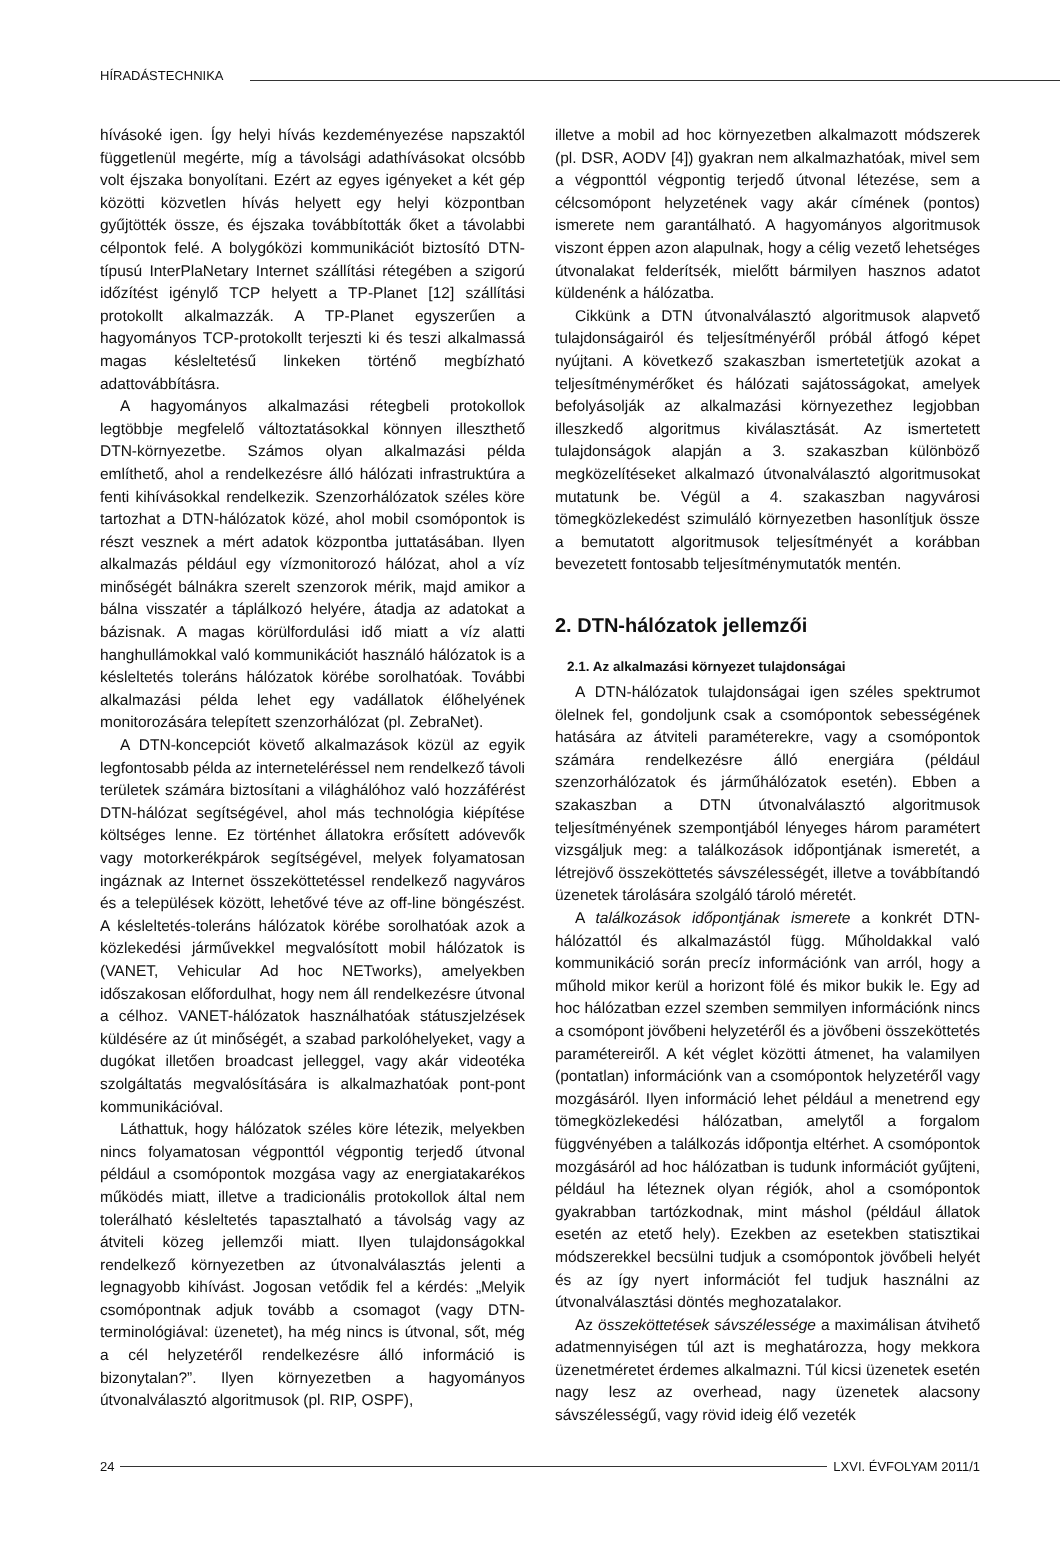HÍRADÁSTECHNIKA
hívásoké igen. Így helyi hívás kezdeményezése napszaktól függetlenül megérte, míg a távolsági adathívásokat olcsóbb volt éjszaka bonyolítani. Ezért az egyes igényeket a két gép közötti közvetlen hívás helyett egy helyi központban gyűjtötték össze, és éjszaka továbbították őket a távolabbi célpontok felé. A bolygóközi kommunikációt biztosító DTN-típusú InterPlaNetary Internet szállítási rétegében a szigorú időzítést igénylő TCP helyett a TP-Planet [12] szállítási protokollt alkalmazzák. A TP-Planet egyszerűen a hagyományos TCP-protokollt terjeszti ki és teszi alkalmassá magas késleltetésű linkeken történő megbízható adattovábbításra.
A hagyományos alkalmazási rétegbeli protokollok legtöbbje megfelelő változtatásokkal könnyen illeszthető DTN-környezetbe. Számos olyan alkalmazási példa említhető, ahol a rendelkezésre álló hálózati infrastruktúra a fenti kihívásokkal rendelkezik. Szenzorhálózatok széles köre tartozhat a DTN-hálózatok közé, ahol mobil csomópontok is részt vesznek a mért adatok központba juttatásában. Ilyen alkalmazás például egy vízmonitorozó hálózat, ahol a víz minőségét bálnákra szerelt szenzorok mérik, majd amikor a bálna visszatér a táplálkozó helyére, átadja az adatokat a bázisnak. A magas körülfordulási idő miatt a víz alatti hanghullámokkal való kommunikációt használó hálózatok is a késleltetés toleráns hálózatok körébe sorolhatóak. További alkalmazási példa lehet egy vadállatok élőhelyének monitorozására telepített szenzorhálózat (pl. ZebraNet).
A DTN-koncepciót követő alkalmazások közül az egyik legfontosabb példa az interneteléréssel nem rendelkező távoli területek számára biztosítani a világhálóhoz való hozzáférést DTN-hálózat segítségével, ahol más technológia kiépítése költséges lenne. Ez történhet állatokra erősített adóvevők vagy motorkerékpárok segítségével, melyek folyamatosan ingáznak az Internet összeköttetéssel rendelkező nagyváros és a települések között, lehetővé téve az off-line böngészést. A késleltetés-toleráns hálózatok körébe sorolhatóak azok a közlekedési járművekkel megvalósított mobil hálózatok is (VANET, Vehicular Ad hoc NETworks), amelyekben időszakosan előfordulhat, hogy nem áll rendelkezésre útvonal a célhoz. VANET-hálózatok használhatóak státuszjelzések küldésére az út minőségét, a szabad parkolóhelyeket, vagy a dugókat illetően broadcast jelleggel, vagy akár videotéka szolgáltatás megvalósítására is alkalmazhatóak pont-pont kommunikációval.
Láthattuk, hogy hálózatok széles köre létezik, melyekben nincs folyamatosan végponttól végpontig terjedő útvonal például a csomópontok mozgása vagy az energiatakarékos működés miatt, illetve a tradicionális protokollok által nem tolerálható késleltetés tapasztalható a távolság vagy az átviteli közeg jellemzői miatt. Ilyen tulajdonságokkal rendelkező környezetben az útvonalválasztás jelenti a legnagyobb kihívást. Jogosan vetődik fel a kérdés: „Melyik csomópontnak adjuk tovább a csomagot (vagy DTN-terminológiával: üzenetet), ha még nincs is útvonal, sőt, még a cél helyzetéről rendelkezésre álló információ is bizonytalan?”. Ilyen környezetben a hagyományos útvonalválasztó algoritmusok (pl. RIP, OSPF),
illetve a mobil ad hoc környezetben alkalmazott módszerek (pl. DSR, AODV [4]) gyakran nem alkalmazhatóak, mivel sem a végponttól végpontig terjedő útvonal létezése, sem a célcsomópont helyzetének vagy akár címének (pontos) ismerete nem garantálható. A hagyományos algoritmusok viszont éppen azon alapulnak, hogy a célig vezető lehetséges útvonalakat felderítsék, mielőtt bármilyen hasznos adatot küldenénk a hálózatba.
Cikkünk a DTN útvonalválasztó algoritmusok alapvető tulajdonságairól és teljesítményéről próbál átfogó képet nyújtani. A következő szakaszban ismertetetjük azokat a teljesítménymérőket és hálózati sajátosságokat, amelyek befolyásolják az alkalmazási környezethez legjobban illeszkedő algoritmus kiválasztását. Az ismertetett tulajdonságok alapján a 3. szakaszban különböző megközelítéseket alkalmazó útvonalválasztó algoritmusokat mutatunk be. Végül a 4. szakaszban nagyvárosi tömegközlekedést szimuláló környezetben hasonlítjuk össze a bemutatott algoritmusok teljesítményét a korábban bevezetett fontosabb teljesítménymutatók mentén.
2. DTN-hálózatok jellemzői
2.1. Az alkalmazási környezet tulajdonságai
A DTN-hálózatok tulajdonságai igen széles spektrumot ölelnek fel, gondoljunk csak a csomópontok sebességének hatására az átviteli paraméterekre, vagy a csomópontok számára rendelkezésre álló energiára (például szenzorhálózatok és járműhálózatok esetén). Ebben a szakaszban a DTN útvonalválasztó algoritmusok teljesítményének szempontjából lényeges három paramétert vizsgáljuk meg: a találkozások időpontjának ismeretét, a létrejövő összeköttetés sávszélességét, illetve a továbbítandó üzenetek tárolására szolgáló tároló méretét.
A találkozások időpontjának ismerete a konkrét DTN-hálózattól és alkalmazástól függ. Műholdakkal való kommunikáció során precíz információnk van arról, hogy a műhold mikor kerül a horizont fölé és mikor bukik le. Egy ad hoc hálózatban ezzel szemben semmilyen információnk nincs a csomópont jövőbeni helyzetéről és a jövőbeni összeköttetés paramétereiről. A két véglet közötti átmenet, ha valamilyen (pontatlan) információnk van a csomópontok helyzetéről vagy mozgásáról. Ilyen információ lehet például a menetrend egy tömegközlekedési hálózatban, amelytől a forgalom függvényében a találkozás időpontja eltérhet. A csomópontok mozgásáról ad hoc hálózatban is tudunk információt gyűjteni, például ha léteznek olyan régiók, ahol a csomópontok gyakrabban tartózkodnak, mint máshol (például állatok esetén az etető hely). Ezekben az esetekben statisztikai módszerekkel becsülni tudjuk a csomópontok jövőbeli helyét és az így nyert információt fel tudjuk használni az útvonalválasztási döntés meghozatalakor.
Az összeköttetések sávszélessége a maximálisan átvihető adatmennyiségen túl azt is meghatározza, hogy mekkora üzenetméretet érdemes alkalmazni. Túl kicsi üzenetek esetén nagy lesz az overhead, nagy üzenetek alacsony sávszélességű, vagy rövid ideig élő vezeték
24 LXVI. ÉVFOLYAM 2011/1